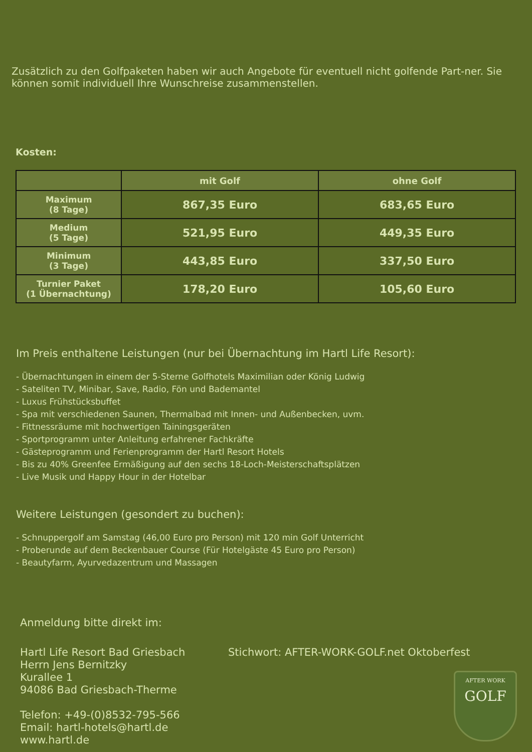Zusätzlich zu den Golfpaketen haben wir auch Angebote für eventuell nicht golfende Part-ner. Sie können somit individuell Ihre Wunschreise zusammenstellen.
Kosten:
| | mit Golf | ohne Golf |
| --- | --- | --- |
| Maximum (8 Tage) | 867,35 Euro | 683,65 Euro |
| Medium (5 Tage) | 521,95 Euro | 449,35 Euro |
| Minimum (3 Tage) | 443,85 Euro | 337,50 Euro |
| Turnier Paket (1 Übernachtung) | 178,20 Euro | 105,60 Euro |
Im Preis enthaltene Leistungen (nur bei Übernachtung im Hartl Life Resort):
- Übernachtungen in einem der 5-Sterne Golfhotels Maximilian oder König Ludwig
- Sateliten TV, Minibar, Save, Radio, Fön und Bademantel
- Luxus Frühstücksbuffet
- Spa mit verschiedenen Saunen, Thermalbad mit Innen- und Außenbecken, uvm.
- Fittnessräume mit hochwertigen Tainingsgeräten
- Sportprogramm unter Anleitung erfahrener Fachkräfte
- Gästeprogramm und Ferienprogramm der Hartl Resort Hotels
- Bis zu 40% Greenfee Ermäßigung auf den sechs 18-Loch-Meisterschaftsplätzen
- Live Musik und Happy Hour in der Hotelbar
Weitere Leistungen (gesondert zu buchen):
- Schnuppergolf am Samstag (46,00 Euro pro Person) mit 120 min Golf Unterricht
- Proberunde auf dem Beckenbauer Course (Für Hotelgäste 45 Euro pro Person)
- Beautyfarm, Ayurvedazentrum und Massagen
Anmeldung bitte direkt im:
Hartl Life Resort Bad Griesbach
Herrn Jens Bernitzky
Kurallee 1
94086 Bad Griesbach-Therme
Telefon: +49-(0)8532-795-566
Email: hartl-hotels@hartl.de
www.hartl.de
Stichwort: AFTER-WORK-GOLF.net Oktoberfest
AFTER WORK
GOLF